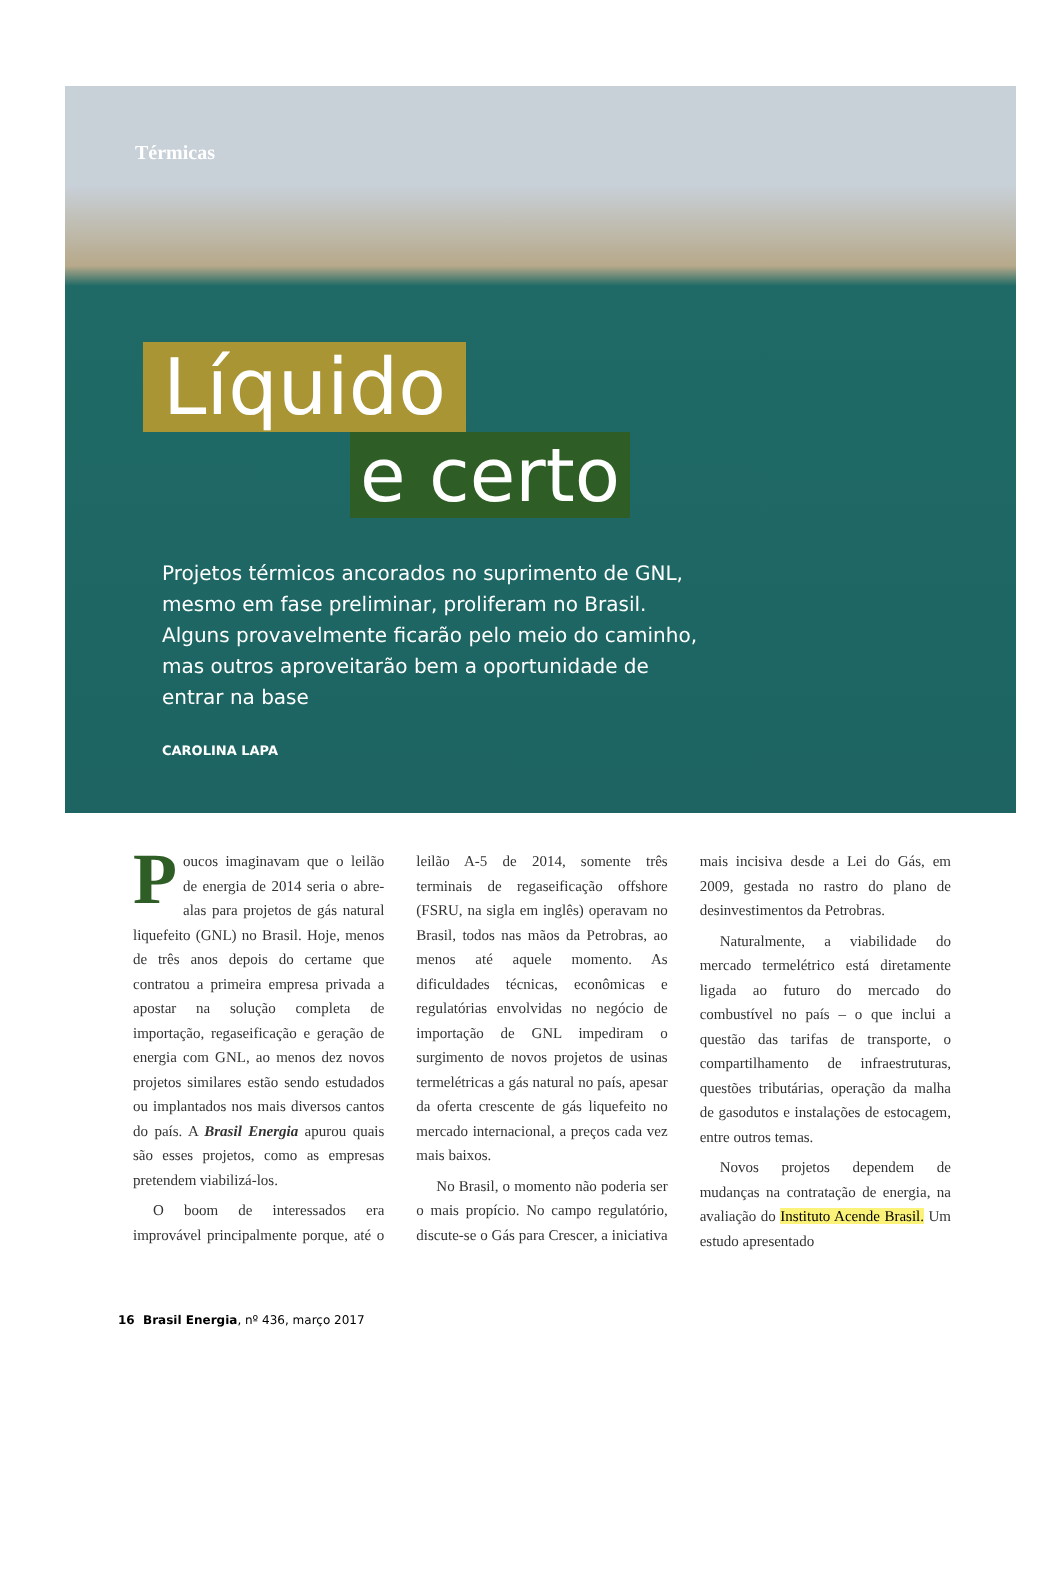Térmicas
Líquido
e certo
Projetos térmicos ancorados no suprimento de GNL, mesmo em fase preliminar, proliferam no Brasil. Alguns provavelmente ficarão pelo meio do caminho, mas outros aproveitarão bem a oportunidade de entrar na base
CAROLINA LAPA
Poucos imaginavam que o leilão de energia de 2014 seria o abre-alas para projetos de gás natural liquefeito (GNL) no Brasil. Hoje, menos de três anos depois do certame que contratou a primeira empresa privada a apostar na solução completa de importação, regaseificação e geração de energia com GNL, ao menos dez novos projetos similares estão sendo estudados ou implantados nos mais diversos cantos do país. A Brasil Energia apurou quais são esses projetos, como as empresas pretendem viabilizá-los.
O boom de interessados era improvável principalmente porque, até o leilão A-5 de 2014, somente três terminais de regaseificação offshore (FSRU, na sigla em inglês) operavam no Brasil, todos nas mãos da Petrobras, ao menos até aquele momento. As dificuldades técnicas, econômicas e regulatórias envolvidas no negócio de importação de GNL impediram o surgimento de novos projetos de usinas termelétricas a gás natural no país, apesar da oferta crescente de gás liquefeito no mercado internacional, a preços cada vez mais baixos.
No Brasil, o momento não poderia ser o mais propício. No campo regulatório, discute-se o Gás para Crescer, a iniciativa mais incisiva desde a Lei do Gás, em 2009, gestada no rastro do plano de desinvestimentos da Petrobras.
Naturalmente, a viabilidade do mercado termelétrico está diretamente ligada ao futuro do mercado do combustível no país – o que inclui a questão das tarifas de transporte, o compartilhamento de infraestruturas, questões tributárias, operação da malha de gasodutos e instalações de estocagem, entre outros temas.
Novos projetos dependem de mudanças na contratação de energia, na avaliação do Instituto Acende Brasil. Um estudo apresentado
16 Brasil Energia, nº 436, março 2017